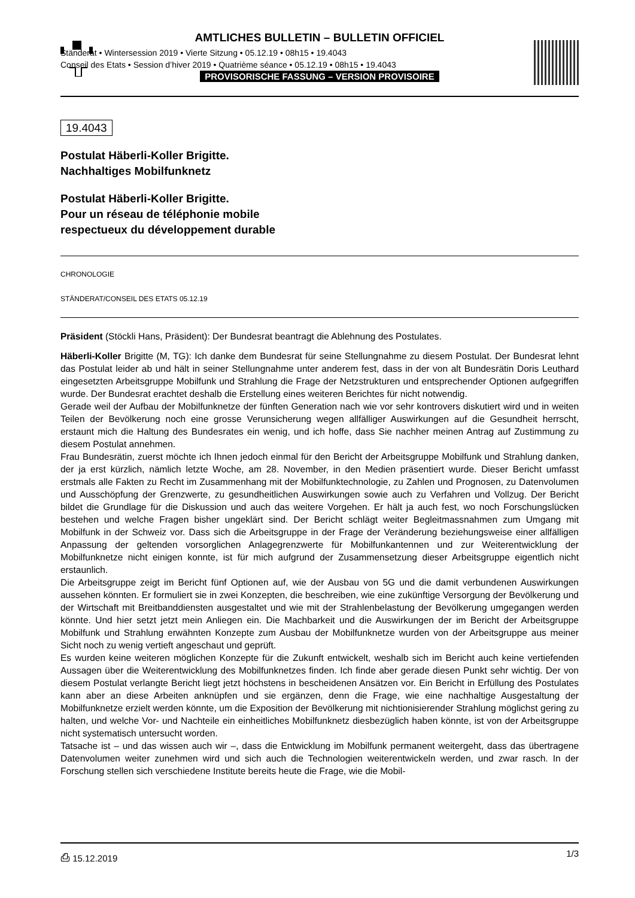AMTLICHES BULLETIN – BULLETIN OFFICIEL
Ständerat • Wintersession 2019 • Vierte Sitzung • 05.12.19 • 08h15 • 19.4043
Conseil des Etats • Session d’hiver 2019 • Quatrième séance • 05.12.19 • 08h15 • 19.4043
PROVISORISCHE FASSUNG – VERSION PROVISOIRE
19.4043
Postulat Häberli-Koller Brigitte.
Nachhaltiges Mobilfunknetz
Postulat Häberli-Koller Brigitte.
Pour un réseau de téléphonie mobile
respectueux du développement durable
CHRONOLOGIE
STÄNDERAT/CONSEIL DES ETATS 05.12.19
Präsident (Stöckli Hans, Präsident): Der Bundesrat beantragt die Ablehnung des Postulates.
Häberli-Koller Brigitte (M, TG): Ich danke dem Bundesrat für seine Stellungnahme zu diesem Postulat. Der Bundesrat lehnt das Postulat leider ab und hält in seiner Stellungnahme unter anderem fest, dass in der von alt Bundesrätin Doris Leuthard eingesetzten Arbeitsgruppe Mobilfunk und Strahlung die Frage der Netzstrukturen und entsprechender Optionen aufgegriffen wurde. Der Bundesrat erachtet deshalb die Erstellung eines weiteren Berichtes für nicht notwendig.
Gerade weil der Aufbau der Mobilfunknetze der fünften Generation nach wie vor sehr kontrovers diskutiert wird und in weiten Teilen der Bevölkerung noch eine grosse Verunsicherung wegen allfälliger Auswirkungen auf die Gesundheit herrscht, erstaunt mich die Haltung des Bundesrates ein wenig, und ich hoffe, dass Sie nachher meinen Antrag auf Zustimmung zu diesem Postulat annehmen.
Frau Bundesrätin, zuerst möchte ich Ihnen jedoch einmal für den Bericht der Arbeitsgruppe Mobilfunk und Strahlung danken, der ja erst kürzlich, nämlich letzte Woche, am 28. November, in den Medien präsentiert wurde. Dieser Bericht umfasst erstmals alle Fakten zu Recht im Zusammenhang mit der Mobilfunktechnologie, zu Zahlen und Prognosen, zu Datenvolumen und Ausschöpfung der Grenzwerte, zu gesundheitlichen Auswirkungen sowie auch zu Verfahren und Vollzug. Der Bericht bildet die Grundlage für die Diskussion und auch das weitere Vorgehen. Er hält ja auch fest, wo noch Forschungslücken bestehen und welche Fragen bisher ungeklärt sind. Der Bericht schlägt weiter Begleitmassnahmen zum Umgang mit Mobilfunk in der Schweiz vor. Dass sich die Arbeitsgruppe in der Frage der Veränderung beziehungsweise einer allfälligen Anpassung der geltenden vorsorglichen Anlagegrenzwerte für Mobilfunkantennen und zur Weiterentwicklung der Mobilfunknetze nicht einigen konnte, ist für mich aufgrund der Zusammensetzung dieser Arbeitsgruppe eigentlich nicht erstaunlich.
Die Arbeitsgruppe zeigt im Bericht fünf Optionen auf, wie der Ausbau von 5G und die damit verbundenen Auswirkungen aussehen könnten. Er formuliert sie in zwei Konzepten, die beschreiben, wie eine zukünftige Versorgung der Bevölkerung und der Wirtschaft mit Breitbanddiensten ausgestaltet und wie mit der Strahlenbelastung der Bevölkerung umgegangen werden könnte. Und hier setzt jetzt mein Anliegen ein. Die Machbarkeit und die Auswirkungen der im Bericht der Arbeitsgruppe Mobilfunk und Strahlung erwähnten Konzepte zum Ausbau der Mobilfunknetze wurden von der Arbeitsgruppe aus meiner Sicht noch zu wenig vertieft angeschaut und geprüft.
Es wurden keine weiteren möglichen Konzepte für die Zukunft entwickelt, weshalb sich im Bericht auch keine vertiefenden Aussagen über die Weiterentwicklung des Mobilfunknetzes finden. Ich finde aber gerade diesen Punkt sehr wichtig. Der von diesem Postulat verlangte Bericht liegt jetzt höchstens in bescheidenen Ansätzen vor. Ein Bericht in Erfüllung des Postulates kann aber an diese Arbeiten anknüpfen und sie ergänzen, denn die Frage, wie eine nachhaltige Ausgestaltung der Mobilfunknetze erzielt werden könnte, um die Exposition der Bevölkerung mit nichtionisierender Strahlung möglichst gering zu halten, und welche Vor- und Nachteile ein einheitliches Mobilfunknetz diesbezüglich haben könnte, ist von der Arbeitsgruppe nicht systematisch untersucht worden.
Tatsache ist – und das wissen auch wir –, dass die Entwicklung im Mobilfunk permanent weitergeht, dass das übertragene Datenvolumen weiter zunehmen wird und sich auch die Technologien weiterentwickeln werden, und zwar rasch. In der Forschung stellen sich verschiedene Institute bereits heute die Frage, wie die Mobil-
⎙ 15.12.2019 1/3